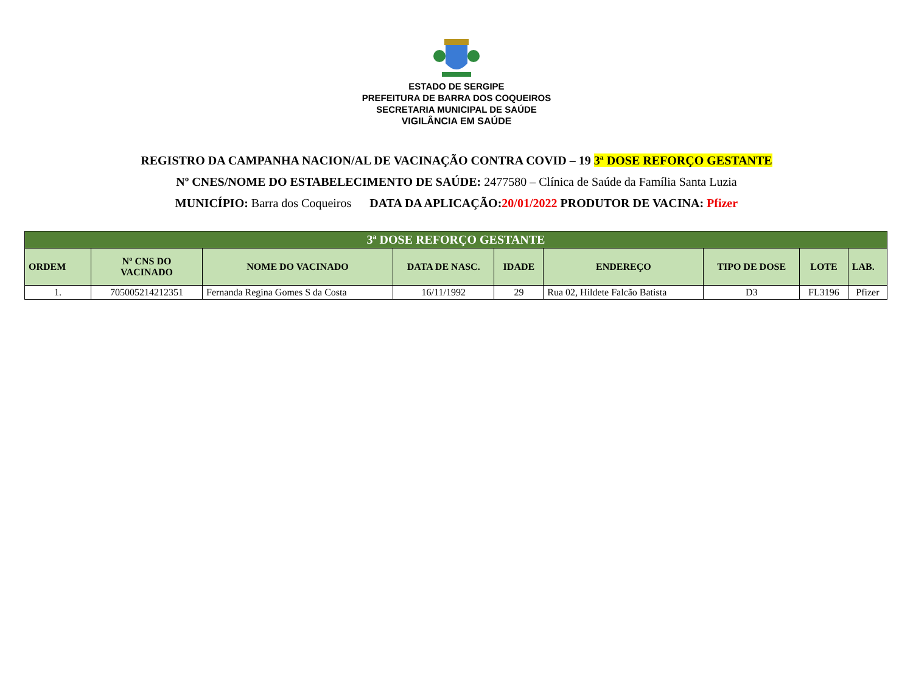ESTADO DE SERGIPE
PREFEITURA DE BARRA DOS COQUEIROS
SECRETARIA MUNICIPAL DE SAÚDE
VIGILÂNCIA EM SAÚDE
REGISTRO DA CAMPANHA NACION/AL DE VACINAÇÃO CONTRA COVID – 19 3ª DOSE REFORÇO GESTANTE
Nº CNES/NOME DO ESTABELECIMENTO DE SAÚDE: 2477580 – Clínica de Saúde da Família Santa Luzia
MUNICÍPIO: Barra dos Coqueiros DATA DA APLICAÇÃO: 20/01/2022 PRODUTOR DE VACINA: Pfizer
| 3ª DOSE REFORÇO GESTANTE | | | | | | | | |
| ORDEM | Nº CNS DO VACINADO | NOME DO VACINADO | DATA DE NASC. | IDADE | ENDEREÇO | TIPO DE DOSE | LOTE | LAB. |
| 1. | 705005214212351 | Fernanda Regina Gomes S da Costa | 16/11/1992 | 29 | Rua 02, Hildete Falcão Batista | D3 | FL3196 | Pfizer |